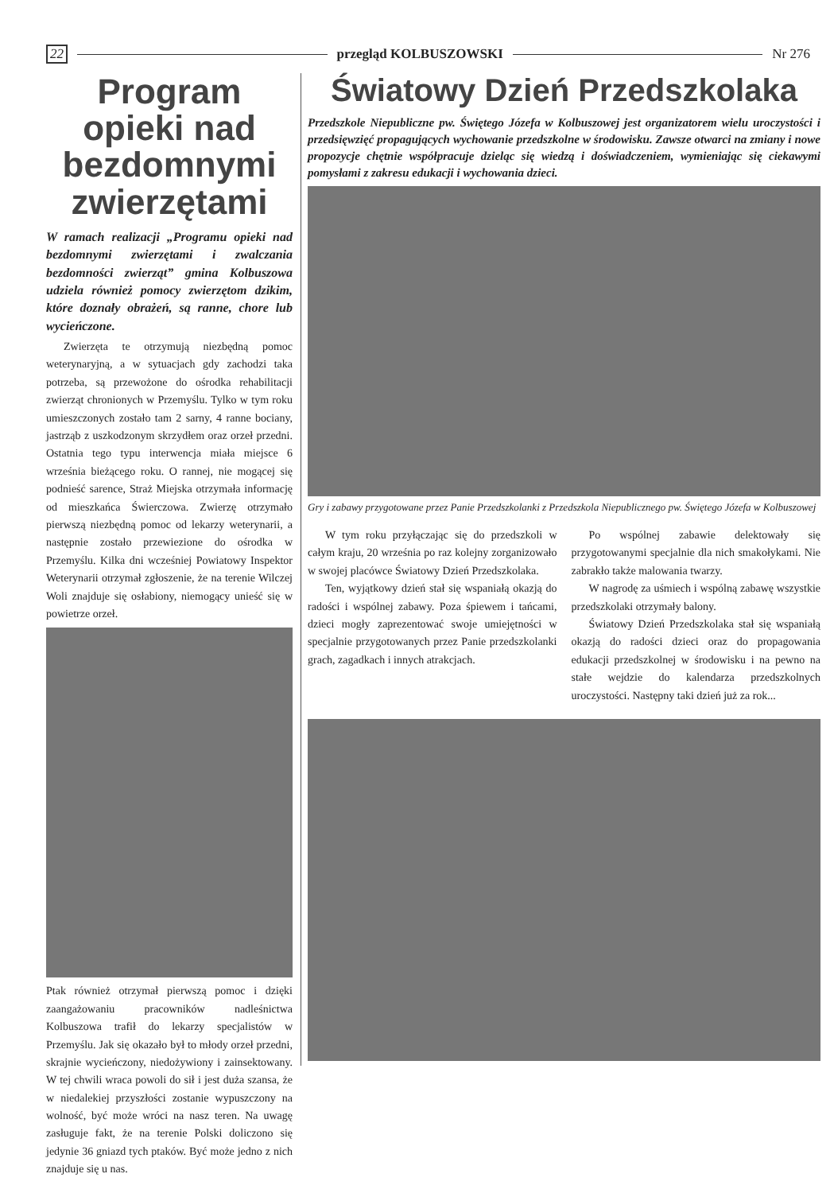22 przegląd KOLBUSZOWSKI Nr 276
Program opieki nad bezdomnymi zwierzętami
W ramach realizacji „Programu opieki nad bezdomnymi zwierzętami i zwalczania bezdomności zwierząt” gmina Kolbuszowa udziela również pomocy zwierzętom dzikim, które doznały obrażeń, są ranne, chore lub wycieńczone.
Zwierzęta te otrzymują niezbędną pomoc weterynaryjną, a w sytuacjach gdy zachodzi taka potrzeba, są przewożone do ośrodka rehabilitacji zwierząt chronionych w Przemyślu. Tylko w tym roku umieszczonych zostało tam 2 sarny, 4 ranne bociany, jastrząb z uszkodzonym skrzydłem oraz orzeł przedni. Ostatnia tego typu interwencja miała miejsce 6 września bieżącego roku. O rannej, nie mogącej się podnieść sarence, Straż Miejska otrzymała informację od mieszkańca Świerczowa. Zwierzę otrzymało pierwszą niezbędną pomoc od lekarzy weterynarii, a następnie zostało przewiezione do ośrodka w Przemyślu. Kilka dni wcześniej Powiatowy Inspektor Weterynarii otrzymał zgłoszenie, że na terenie Wilczej Woli znajduje się osłabiony, niemogący unieść się w powietrze orzeł.
Ptak również otrzymał pierwszą pomoc i dzięki zaangażowaniu pracowników nadleśnictwa Kolbuszowa trafił do lekarzy specjalistów w Przemyślu. Jak się okazało był to młody orzeł przedni, skrajnie wycieńczony, niedożywiony i zainsektowany. W tej chwili wraca powoli do sił i jest duża szansa, że w niedalekiej przyszłości zostanie wypuszczony na wolność, być może wróci na nasz teren. Na uwagę zasługuje fakt, że na terenie Polski doliczono się jedynie 36 gniazd tych ptaków. Być może jedno z nich znajduje się u nas.
Światowy Dzień Przedszkolaka
Przedszkole Niepubliczne pw. Świętego Józefa w Kolbuszowej jest organizatorem wielu uroczystości i przedsięwzięć propagujących wychowanie przedszkolne w środowisku. Zawsze otwarci na zmiany i nowe propozycje chętnie współpracuje dzieląc się wiedzą i doświadczeniem, wymieniając się ciekawymi pomysłami z zakresu edukacji i wychowania dzieci.
Gry i zabawy przygotowane przez Panie Przedszkolanki z Przedszkola Niepublicznego pw. Świętego Józefa w Kolbuszowej
W tym roku przyłączając się do przedszkoli w całym kraju, 20 września po raz kolejny zorganizowało w swojej placówce Światowy Dzień Przedszkolaka.
Ten, wyjątkowy dzień stał się wspaniałą okazją do radości i wspólnej zabawy. Poza śpiewem i tańcami, dzieci mogły zaprezentować swoje umiejętności w specjalnie przygotowanych przez Panie przedszkolanki grach, zagadkach i innych atrakcjach.
Po wspólnej zabawie delektowały się przygotowanymi specjalnie dla nich smakołykami. Nie zabrakło także malowania twarzy.
W nagrodę za uśmiech i wspólną zabawę wszystkie przedszkolaki otrzymały balony.
Światowy Dzień Przedszkolaka stał się wspaniałą okazją do radości dzieci oraz do propagowania edukacji przedszkolnej w środowisku i na pewno na stałe wejdzie do kalendarza przedszkolnych uroczystości. Następny taki dzień już za rok...